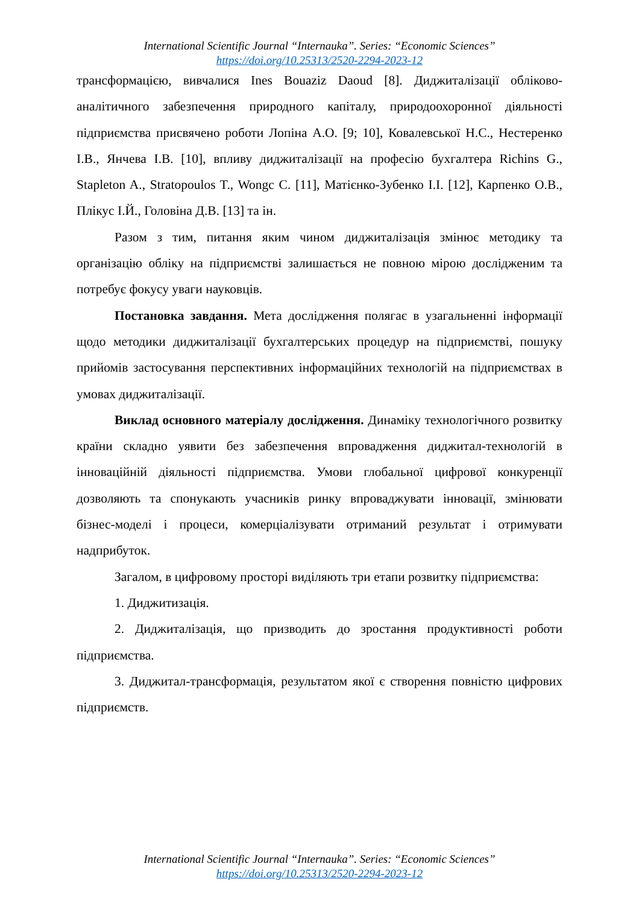International Scientific Journal “Internauka”. Series: “Economic Sciences”
https://doi.org/10.25313/2520-2294-2023-12
трансформацією, вивчалися Ines Bouaziz Daoud [8]. Диджиталізації обліково-аналітичного забезпечення природного капіталу, природоохоронної діяльності підприємства присвячено роботи Лопіна А.О. [9; 10], Ковалевської Н.С., Нестеренко І.В., Янчева І.В. [10], впливу диджиталізації на професію бухгалтера Richins G., Stapleton A., Stratopoulos T., Wongc C. [11], Матієнко-Зубенко І.І. [12], Карпенко О.В., Плікус І.Й., Головіна Д.В. [13] та ін.
Разом з тим, питання яким чином диджиталізація змінює методику та організацію обліку на підприємстві залишається не повною мірою дослідженим та потребує фокусу уваги науковців.
Постановка завдання. Мета дослідження полягає в узагальненні інформації щодо методики диджиталізації бухгалтерських процедур на підприємстві, пошуку прийомів застосування перспективних інформаційних технологій на підприємствах в умовах диджиталізації.
Виклад основного матеріалу дослідження. Динаміку технологічного розвитку країни складно уявити без забезпечення впровадження диджитал-технологій в інноваційній діяльності підприємства. Умови глобальної цифрової конкуренції дозволяють та спонукають учасників ринку впроваджувати інновації, змінювати бізнес-моделі і процеси, комерціалізувати отриманий результат і отримувати надприбуток.
Загалом, в цифровому просторі виділяють три етапи розвитку підприємства:
1. Диджитизація.
2. Диджиталізація, що призводить до зростання продуктивності роботи підприємства.
3. Диджитал-трансформація, результатом якої є створення повністю цифрових підприємств.
International Scientific Journal “Internauka”. Series: “Economic Sciences”
https://doi.org/10.25313/2520-2294-2023-12